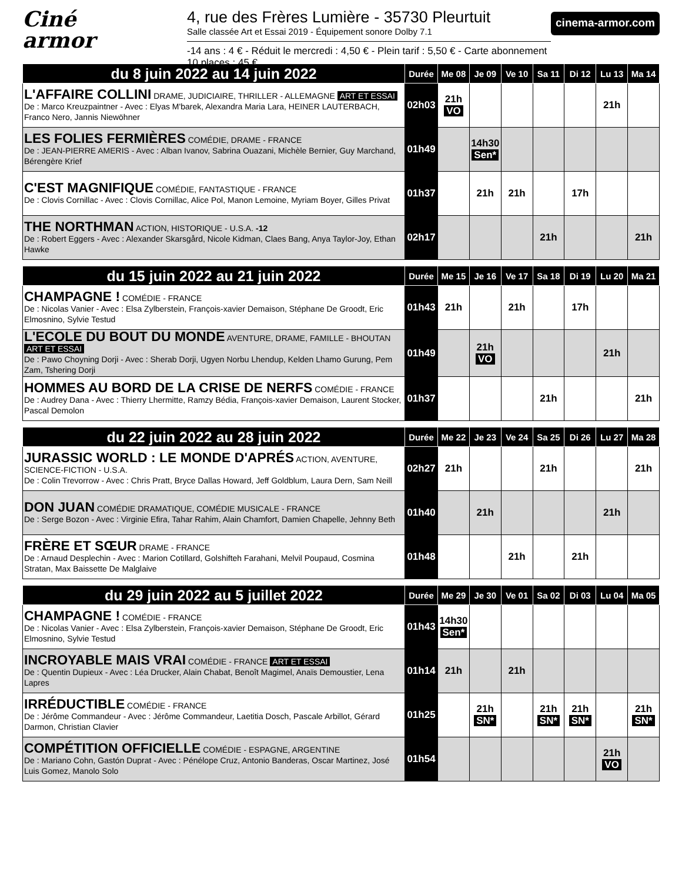Ciné
armor
4, rue des Frères Lumière - 35730 Pleurtuit
Salle classée Art et Essai 2019 - Équipement sonore Dolby 7.1
-14 ans : 4 € - Réduit le mercredi : 4,50 € - Plein tarif : 5,50 € - Carte abonnement 10 places : 45 €
cinema-armor.com
| du 8 juin 2022 au 14 juin 2022 | Durée | Me 08 | Je 09 | Ve 10 | Sa 11 | Di 12 | Lu 13 | Ma 14 |
| --- | --- | --- | --- | --- | --- | --- | --- | --- |
| L'AFFAIRE COLLINI DRAME, JUDICIAIRE, THRILLER - ALLEMAGNE ART ET ESSAI De : Marco Kreuzpaintner - Avec : Elyas M'barek, Alexandra Maria Lara, HEINER LAUTERBACH, Franco Nero, Jannis Niewöhner | 02h03 | 21h VO | | | | | 21h | |
| LES FOLIES FERMIÈRES COMÉDIE, DRAME - FRANCE De : JEAN-PIERRE AMERIS - Avec : Alban Ivanov, Sabrina Ouazani, Michèle Bernier, Guy Marchand, Bérengère Krief | 01h49 | | 14h30 Sen* | | | | | |
| C'EST MAGNIFIQUE COMÉDIE, FANTASTIQUE - FRANCE De : Clovis Cornillac - Avec : Clovis Cornillac, Alice Pol, Manon Lemoine, Myriam Boyer, Gilles Privat | 01h37 | | 21h | 21h | | 17h | | |
| THE NORTHMAN ACTION, HISTORIQUE - U.S.A. -12 De : Robert Eggers - Avec : Alexander Skarsgård, Nicole Kidman, Claes Bang, Anya Taylor-Joy, Ethan Hawke | 02h17 | | | | 21h | | | 21h |
| du 15 juin 2022 au 21 juin 2022 | Durée | Me 15 | Je 16 | Ve 17 | Sa 18 | Di 19 | Lu 20 | Ma 21 |
| --- | --- | --- | --- | --- | --- | --- | --- | --- |
| CHAMPAGNE ! COMÉDIE - FRANCE De : Nicolas Vanier - Avec : Elsa Zylberstein, François-xavier Demaison, Stéphane De Groodt, Eric Elmosnino, Sylvie Testud | 01h43 | 21h | | 21h | | 17h | | |
| L'ECOLE DU BOUT DU MONDE AVENTURE, DRAME, FAMILLE - BHOUTAN ART ET ESSAI De : Pawo Choyning Dorji - Avec : Sherab Dorji, Ugyen Norbu Lhendup, Kelden Lhamo Gurung, Pem Zam, Tshering Dorji | 01h49 | | 21h VO | | | | 21h | |
| HOMMES AU BORD DE LA CRISE DE NERFS COMÉDIE - FRANCE De : Audrey Dana - Avec : Thierry Lhermitte, Ramzy Bédia, François-xavier Demaison, Laurent Stocker, Pascal Demolon | 01h37 | | | | 21h | | | 21h |
| du 22 juin 2022 au 28 juin 2022 | Durée | Me 22 | Je 23 | Ve 24 | Sa 25 | Di 26 | Lu 27 | Ma 28 |
| --- | --- | --- | --- | --- | --- | --- | --- | --- |
| JURASSIC WORLD : LE MONDE D'APRÉS ACTION, AVENTURE, SCIENCE-FICTION - U.S.A. De : Colin Trevorrow - Avec : Chris Pratt, Bryce Dallas Howard, Jeff Goldblum, Laura Dern, Sam Neill | 02h27 | 21h | | | 21h | | | 21h |
| DON JUAN COMÉDIE DRAMATIQUE, COMÉDIE MUSICALE - FRANCE De : Serge Bozon - Avec : Virginie Efira, Tahar Rahim, Alain Chamfort, Damien Chapelle, Jehnny Beth | 01h40 | | 21h | | | | 21h | |
| FRÈRE ET SŒUR DRAME - FRANCE De : Arnaud Desplechin - Avec : Marion Cotillard, Golshifteh Farahani, Melvil Poupaud, Cosmina Stratan, Max Baissette De Malglaive | 01h48 | | | 21h | | 21h | | |
| du 29 juin 2022 au 5 juillet 2022 | Durée | Me 29 | Je 30 | Ve 01 | Sa 02 | Di 03 | Lu 04 | Ma 05 |
| --- | --- | --- | --- | --- | --- | --- | --- | --- |
| CHAMPAGNE ! COMÉDIE - FRANCE De : Nicolas Vanier - Avec : Elsa Zylberstein, François-xavier Demaison, Stéphane De Groodt, Eric Elmosnino, Sylvie Testud | 01h43 | 14h30 Sen* | | | | | | |
| INCROYABLE MAIS VRAI COMÉDIE - FRANCE ART ET ESSAI De : Quentin Dupieux - Avec : Léa Drucker, Alain Chabat, Benoît Magimel, Anaïs Demoustier, Lena Lapres | 01h14 | 21h | | 21h | | | | |
| IRRÉDUCTIBLE COMÉDIE - FRANCE De : Jérôme Commandeur - Avec : Jérôme Commandeur, Laetitia Dosch, Pascale Arbillot, Gérard Darmon, Christian Clavier | 01h25 | | 21h SN* | | 21h SN* | 21h SN* | | 21h SN* |
| COMPÉTITION OFFICIELLE COMÉDIE - ESPAGNE, ARGENTINE De : Mariano Cohn, Gastón Duprat - Avec : Pénélope Cruz, Antonio Banderas, Oscar Martinez, José Luis Gomez, Manolo Solo | 01h54 | | | | | | 21h VO | |